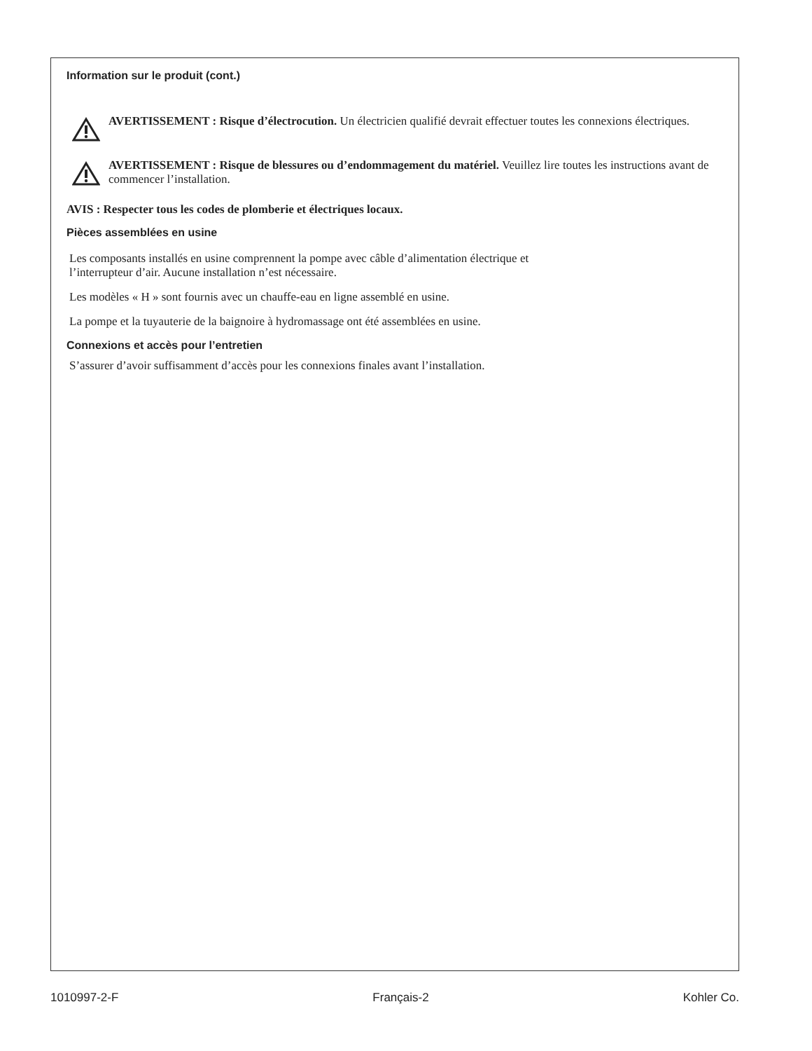Information sur le produit (cont.)
AVERTISSEMENT : Risque d’électrocution. Un électricien qualifié devrait effectuer toutes les connexions électriques.
AVERTISSEMENT : Risque de blessures ou d’endommagement du matériel. Veuillez lire toutes les instructions avant de commencer l’installation.
AVIS : Respecter tous les codes de plomberie et électriques locaux.
Pièces assemblées en usine
Les composants installés en usine comprennent la pompe avec câble d’alimentation électrique et
l’interrupteur d’air. Aucune installation n’est nécessaire.
Les modèles « H » sont fournis avec un chauffe-eau en ligne assemblé en usine.
La pompe et la tuyauterie de la baignoire à hydromassage ont été assemblées en usine.
Connexions et accès pour l’entretien
S’assurer d’avoir suffisamment d’accès pour les connexions finales avant l’installation.
1010997-2-F Français-2 Kohler Co.